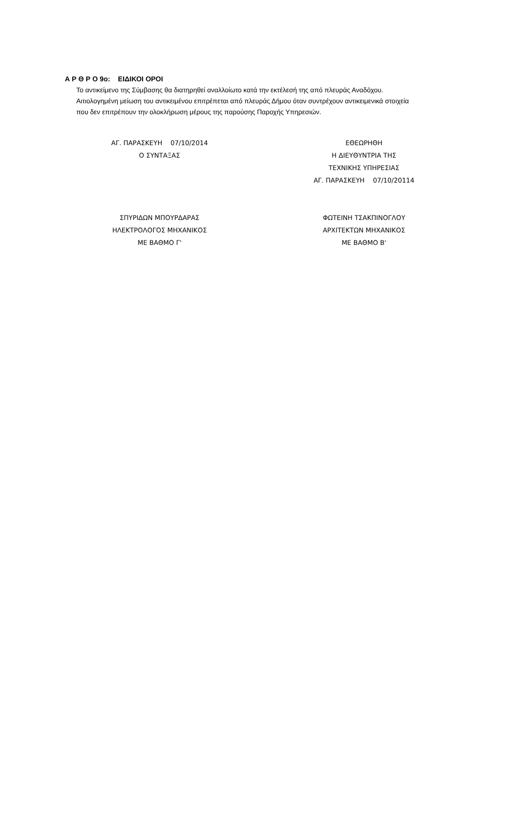Α Ρ Θ Ρ Ο 9ο: ΕΙΔΙΚΟΙ ΟΡΟΙ
Το αντικείμενο της Σύμβασης θα διατηρηθεί αναλλοίωτο κατά την εκτέλεσή της από πλευράς Αναδόχου.
Αιτιολογημένη μείωση του αντικειμένου επιτρέπεται από πλευράς Δήμου όταν συντρέχουν αντικειμενικά στοιχεία
που δεν επιτρέπουν την ολοκλήρωση μέρους της παρούσης Παροχής Υπηρεσιών.
ΑΓ. ΠΑΡΑΣΚΕΥΗ 07/10/2014
Ο ΣΥΝΤΑΞΑΣ
ΣΠΥΡΙΔΩΝ ΜΠΟΥΡΔΑΡΑΣ
ΗΛΕΚΤΡΟΛΟΓΟΣ ΜΗΧΑΝΙΚΟΣ
ΜΕ ΒΑΘΜΟ Γ'
ΕΘΕΩΡΗΘΗ
Η ΔΙΕΥΘΥΝΤΡΙΑ ΤΗΣ
ΤΕΧΝΙΚΗΣ ΥΠΗΡΕΣΙΑΣ
ΑΓ. ΠΑΡΑΣΚΕΥΗ 07/10/20114
ΦΩΤΕΙΝΗ ΤΣΑΚΠΙΝΟΓΛΟΥ
ΑΡΧΙΤΕΚΤΩΝ ΜΗΧΑΝΙΚΟΣ
ΜΕ ΒΑΘΜΟ Β'